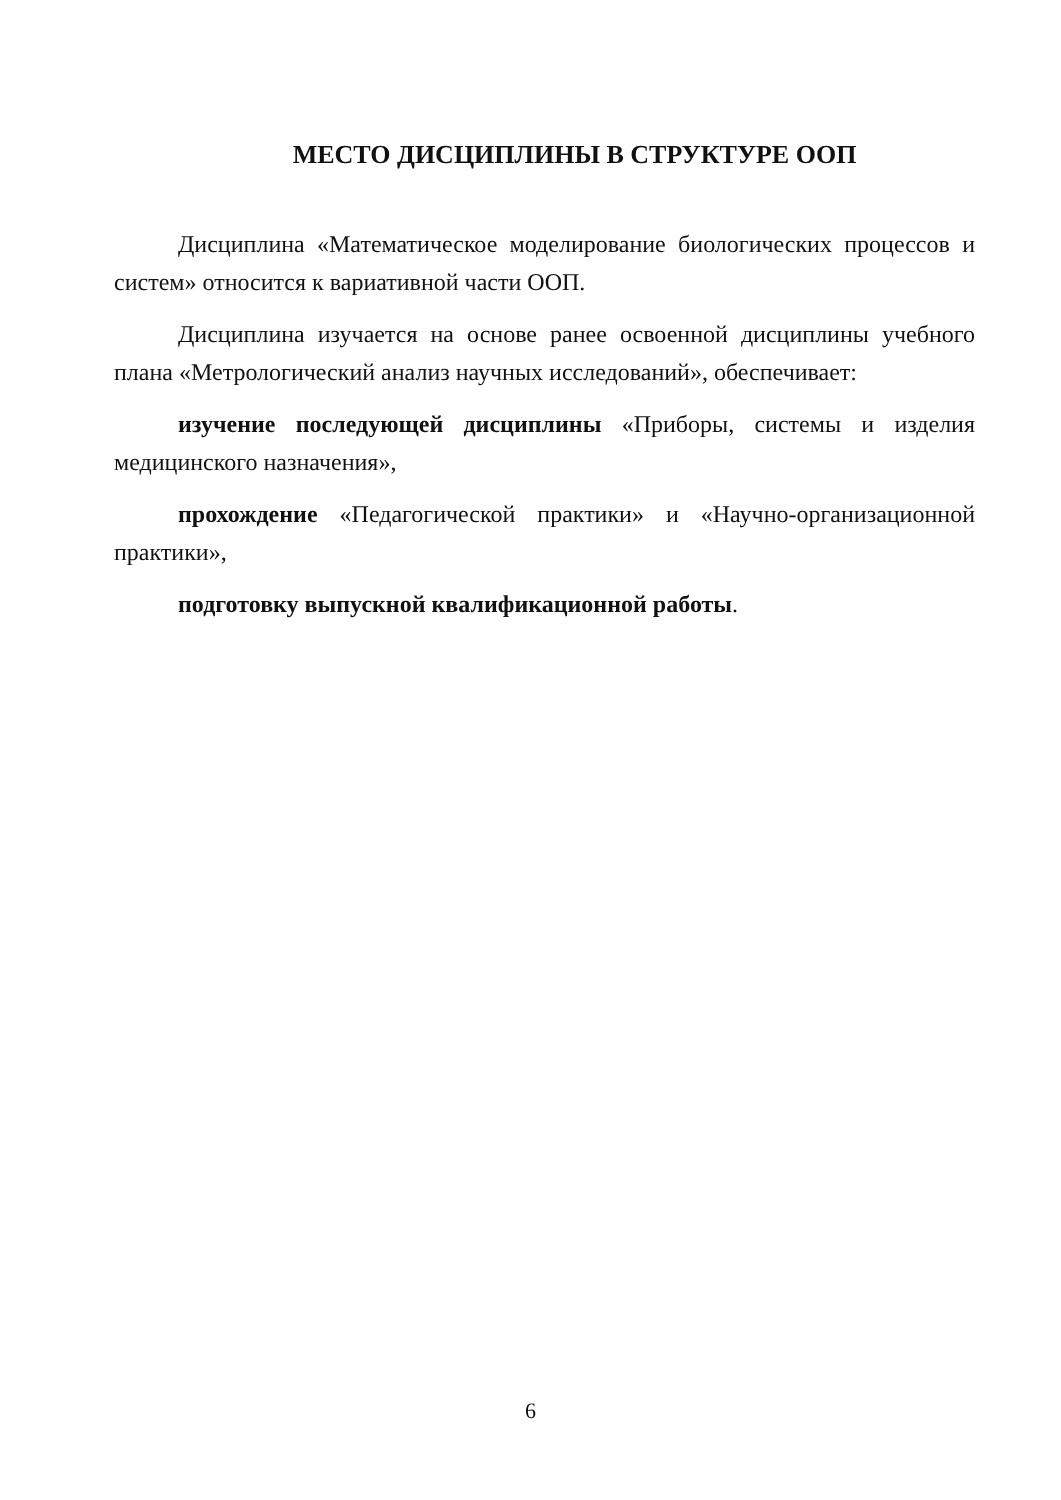МЕСТО ДИСЦИПЛИНЫ В СТРУКТУРЕ ООП
Дисциплина «Математическое моделирование биологических процессов и систем» относится к вариативной части ООП.
Дисциплина изучается на основе ранее освоенной дисциплины учебного плана «Метрологический анализ научных исследований», обеспечивает:
изучение последующей дисциплины «Приборы, системы и изделия медицинского назначения»,
прохождение «Педагогической практики» и «Научно-организационной практики»,
подготовку выпускной квалификационной работы.
6